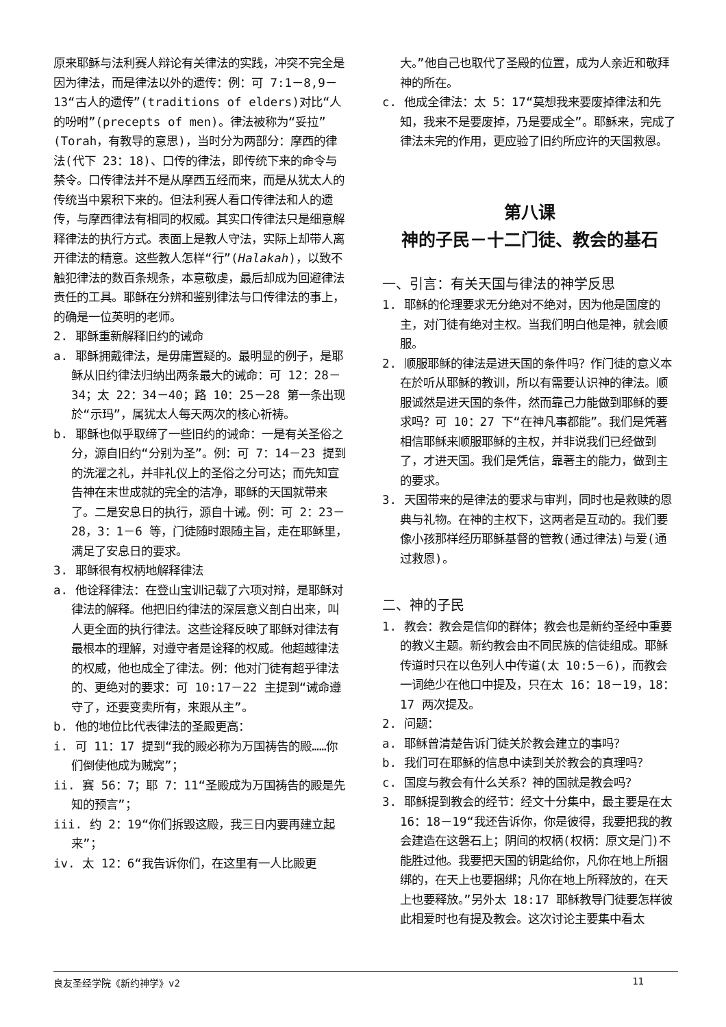原来耶稣与法利赛人辩论有关律法的实践，冲突不完全是因为律法，而是律法以外的遗传：例：可 7:1－8,9－13“古人的遗传”(traditions of elders)对比“人的吩咐”(precepts of men)。律法被称为“妥拉”(Torah，有教导的意思)，当时分为两部分：摩西的律法(代下 23：18)、口传的律法，即传统下来的命令与禁令。口传律法并不是从摩西五经而来，而是从犹太人的传统当中累积下来的。但法利赛人看口传律法和人的遗传，与摩西律法有相同的权威。其实口传律法只是细意解释律法的执行方式。表面上是教人守法，实际上却带人离开律法的精意。这些教人怎样“行”(Halakah)，以致不触犯律法的数百条规条，本意敬虔，最后却成为回避律法责任的工具。耶稣在分辨和鉴别律法与口传律法的事上，的确是一位英明的老师。
2. 耶稣重新解释旧约的诫命
a. 耶稣拥戴律法，是毋庸置疑的。最明显的例子，是耶稣从旧约律法归纳出两条最大的诫命：可 12：28－34；太 22：34－40；路 10：25－28 第一条出现於“示玛”，属犹太人每天两次的核心祈祷。
b. 耶稣也似乎取缔了一些旧约的诫命：一是有关圣俗之分，源自旧约“分别为圣”。例：可 7：14－23 提到的洗濯之礼，并非礼仪上的圣俗之分可达；而先知宣告神在末世成就的完全的洁净，耶稣的天国就带来了。二是安息日的执行，源自十诫。例：可 2：23－28，3：1－6 等，门徒随时跟随主旨，走在耶稣里，满足了安息日的要求。
3. 耶稣很有权柄地解释律法
a. 他诠释律法：在登山宝训记载了六项对辩，是耶稣对律法的解释。他把旧约律法的深层意义剖白出来，叫人更全面的执行律法。这些诠释反映了耶稣对律法有最根本的理解，对遵守者是诠释的权威。他超越律法的权威，他也成全了律法。例：他对门徒有超乎律法的、更绝对的要求：可 10:17－22 主提到“诫命遵守了，还要变卖所有，来跟从主”。
b. 他的地位比代表律法的圣殿更高：
i. 可 11：17 提到“我的殿必称为万国祷告的殿……你们倒使他成为贼窝”；
ii. 赛 56：7；耶 7：11“圣殿成为万国祷告的殿是先知的预言”；
iii. 约 2：19“你们拆毁这殿，我三日内要再建立起来”；
iv. 太 12：6“我告诉你们，在这里有一人比殿更
大。”他自己也取代了圣殿的位置，成为人亲近和敬拜神的所在。
c. 他成全律法：太 5：17“莫想我来要废掉律法和先知，我来不是要废掉，乃是要成全”。耶稣来，完成了律法未完的作用，更应验了旧约所应许的天国救恩。
第八课
神的子民－十二门徒、教会的基石
一、引言：有关天国与律法的神学反思
1. 耶稣的伦理要求无分绝对不绝对，因为他是国度的主，对门徒有绝对主权。当我们明白他是神，就会顺服。
2. 顺服耶稣的律法是进天国的条件吗？作门徒的意义本在於听从耶稣的教训，所以有需要认识神的律法。顺服诚然是进天国的条件，然而靠己力能做到耶稣的要求吗？可 10：27 下“在神凡事都能”。我们是凭著相信耶稣来顺服耶稣的主权，并非说我们已经做到了，才进天国。我们是凭信，靠著主的能力，做到主的要求。
3. 天国带来的是律法的要求与审判，同时也是救赎的恩典与礼物。在神的主权下，这两者是互动的。我们要像小孩那样经历耶稣基督的管教(通过律法)与爱(通过救恩)。
二、神的子民
1. 教会：教会是信仰的群体；教会也是新约圣经中重要的教义主题。新约教会由不同民族的信徒组成。耶稣传道时只在以色列人中传道(太 10:5－6)，而教会一词绝少在他口中提及，只在太 16：18－19，18：17 两次提及。
2. 问题：
a. 耶稣曾清楚告诉门徒关於教会建立的事吗？
b. 我们可在耶稣的信息中读到关於教会的真理吗？
c. 国度与教会有什么关系？神的国就是教会吗？
3. 耶稣提到教会的经节：经文十分集中，最主要是在太 16：18－19“我还告诉你，你是彼得，我要把我的教会建造在这磐石上；阴间的权柄(权柄：原文是门)不能胜过他。我要把天国的钥匙给你，凡你在地上所捆绑的，在天上也要捆绑；凡你在地上所释放的，在天上也要释放。”另外太 18:17 耶稣教导门徒要怎样彼此相爱时也有提及教会。这次讨论主要集中看太
良友圣经学院《新约神学》v2 11